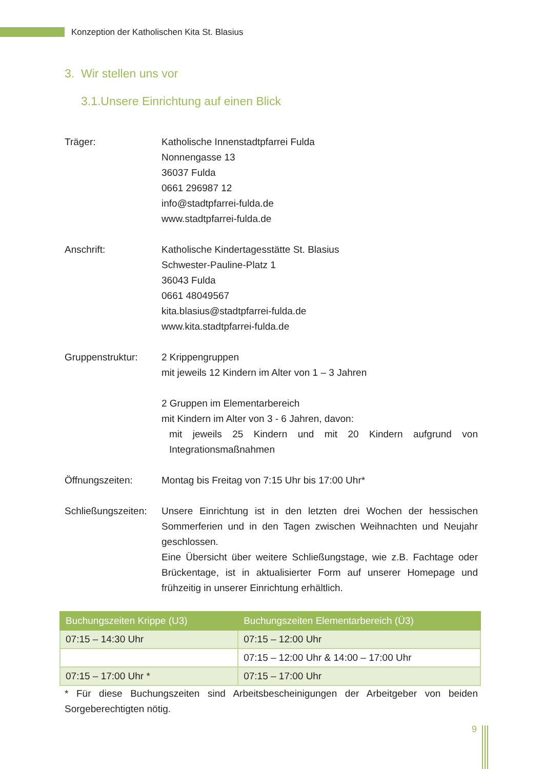Konzeption der Katholischen Kita St. Blasius
3. Wir stellen uns vor
3.1.Unsere Einrichtung auf einen Blick
Träger: Katholische Innenstadtpfarrei Fulda
Nonnengasse 13
36037 Fulda
0661 296987 12
info@stadtpfarrei-fulda.de
www.stadtpfarrei-fulda.de
Anschrift: Katholische Kindertagesstätte St. Blasius
Schwester-Pauline-Platz 1
36043 Fulda
0661 48049567
kita.blasius@stadtpfarrei-fulda.de
www.kita.stadtpfarrei-fulda.de
Gruppenstruktur: 2 Krippengruppen
mit jeweils 12 Kindern im Alter von 1 – 3 Jahren
2 Gruppen im Elementarbereich
mit Kindern im Alter von 3 - 6 Jahren, davon:
mit jeweils 25 Kindern und mit 20 Kindern aufgrund von Integrationsmaßnahmen
Öffnungszeiten: Montag bis Freitag von 7:15 Uhr bis 17:00 Uhr*
Schließungszeiten:
Unsere Einrichtung ist in den letzten drei Wochen der hessischen Sommerferien und in den Tagen zwischen Weihnachten und Neujahr geschlossen.
Eine Übersicht über weitere Schließungstage, wie z.B. Fachtage oder Brückentage, ist in aktualisierter Form auf unserer Homepage und frühzeitig in unserer Einrichtung erhältlich.
| Buchungszeiten Krippe (U3) | Buchungszeiten Elementarbereich (Ü3) |
| --- | --- |
| 07:15 – 14:30 Uhr | 07:15 – 12:00 Uhr |
| | 07:15 – 12:00 Uhr & 14:00 – 17:00 Uhr |
| 07:15 – 17:00 Uhr * | 07:15 – 17:00 Uhr |
* Für diese Buchungszeiten sind Arbeitsbescheinigungen der Arbeitgeber von beiden Sorgeberechtigten nötig.
9